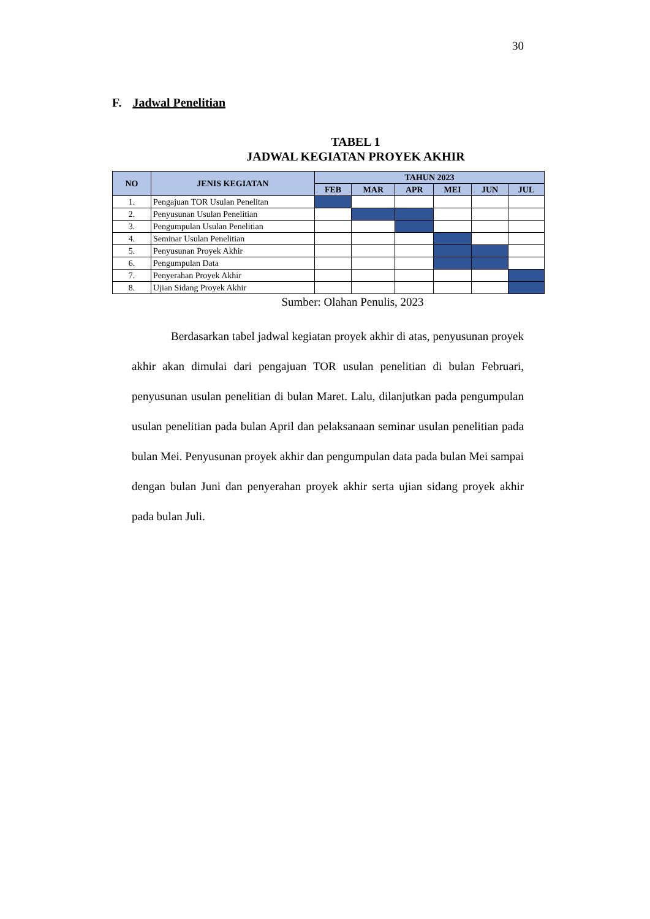30
F. Jadwal Penelitian
TABEL 1
JADWAL KEGIATAN PROYEK AKHIR
| NO | JENIS KEGIATAN | TAHUN 2023 | | | | | |
| --- | --- | --- | --- | --- | --- | --- | --- |
| | | FEB | MAR | APR | MEI | JUN | JUL |
| 1. | Pengajuan TOR Usulan Penelitan | | | | | | |
| 2. | Penyusunan Usulan Penelitian | | | | | | |
| 3. | Pengumpulan Usulan Penelitian | | | | | | |
| 4. | Seminar Usulan Penelitian | | | | | | |
| 5. | Penyusunan Proyek Akhir | | | | | | |
| 6. | Pengumpulan Data | | | | | | |
| 7. | Penyerahan Proyek Akhir | | | | | | |
| 8. | Ujian Sidang Proyek Akhir | | | | | | |
Sumber: Olahan Penulis, 2023
Berdasarkan tabel jadwal kegiatan proyek akhir di atas, penyusunan proyek akhir akan dimulai dari pengajuan TOR usulan penelitian di bulan Februari, penyusunan usulan penelitian di bulan Maret. Lalu, dilanjutkan pada pengumpulan usulan penelitian pada bulan April dan pelaksanaan seminar usulan penelitian pada bulan Mei. Penyusunan proyek akhir dan pengumpulan data pada bulan Mei sampai dengan bulan Juni dan penyerahan proyek akhir serta ujian sidang proyek akhir pada bulan Juli.